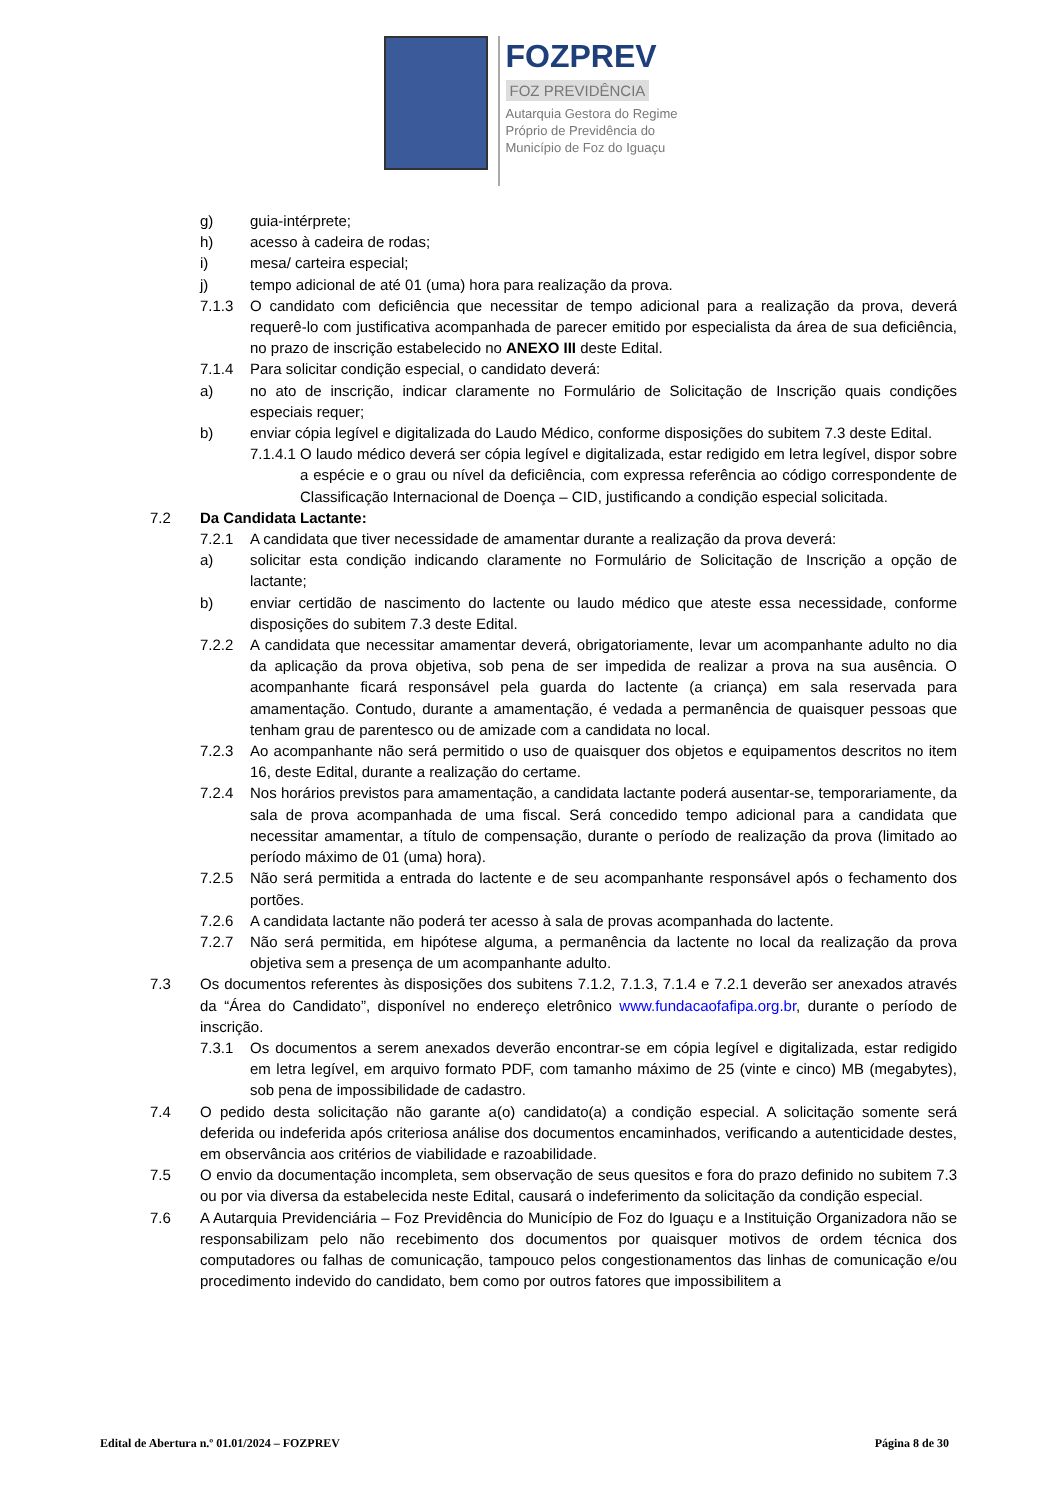FOZPREV
FOZ PREVIDÊNCIA
Autarquia Gestora do Regime
Próprio de Previdência do
Município de Foz do Iguaçu
g) guia-intérprete;
h) acesso à cadeira de rodas;
i) mesa/ carteira especial;
j) tempo adicional de até 01 (uma) hora para realização da prova.
7.1.3 O candidato com deficiência que necessitar de tempo adicional para a realização da prova, deverá requerê-lo com justificativa acompanhada de parecer emitido por especialista da área de sua deficiência, no prazo de inscrição estabelecido no ANEXO III deste Edital.
7.1.4 Para solicitar condição especial, o candidato deverá:
a) no ato de inscrição, indicar claramente no Formulário de Solicitação de Inscrição quais condições especiais requer;
b) enviar cópia legível e digitalizada do Laudo Médico, conforme disposições do subitem 7.3 deste Edital.
7.1.4.1 O laudo médico deverá ser cópia legível e digitalizada, estar redigido em letra legível, dispor sobre a espécie e o grau ou nível da deficiência, com expressa referência ao código correspondente de Classificação Internacional de Doença – CID, justificando a condição especial solicitada.
7.2 Da Candidata Lactante:
7.2.1 A candidata que tiver necessidade de amamentar durante a realização da prova deverá:
a) solicitar esta condição indicando claramente no Formulário de Solicitação de Inscrição a opção de lactante;
b) enviar certidão de nascimento do lactente ou laudo médico que ateste essa necessidade, conforme disposições do subitem 7.3 deste Edital.
7.2.2 A candidata que necessitar amamentar deverá, obrigatoriamente, levar um acompanhante adulto no dia da aplicação da prova objetiva, sob pena de ser impedida de realizar a prova na sua ausência. O acompanhante ficará responsável pela guarda do lactente (a criança) em sala reservada para amamentação. Contudo, durante a amamentação, é vedada a permanência de quaisquer pessoas que tenham grau de parentesco ou de amizade com a candidata no local.
7.2.3 Ao acompanhante não será permitido o uso de quaisquer dos objetos e equipamentos descritos no item 16, deste Edital, durante a realização do certame.
7.2.4 Nos horários previstos para amamentação, a candidata lactante poderá ausentar-se, temporariamente, da sala de prova acompanhada de uma fiscal. Será concedido tempo adicional para a candidata que necessitar amamentar, a título de compensação, durante o período de realização da prova (limitado ao período máximo de 01 (uma) hora).
7.2.5 Não será permitida a entrada do lactente e de seu acompanhante responsável após o fechamento dos portões.
7.2.6 A candidata lactante não poderá ter acesso à sala de provas acompanhada do lactente.
7.2.7 Não será permitida, em hipótese alguma, a permanência da lactente no local da realização da prova objetiva sem a presença de um acompanhante adulto.
7.3 Os documentos referentes às disposições dos subitens 7.1.2, 7.1.3, 7.1.4 e 7.2.1 deverão ser anexados através da “Área do Candidato”, disponível no endereço eletrônico www.fundacaofafipa.org.br, durante o período de inscrição.
7.3.1 Os documentos a serem anexados deverão encontrar-se em cópia legível e digitalizada, estar redigido em letra legível, em arquivo formato PDF, com tamanho máximo de 25 (vinte e cinco) MB (megabytes), sob pena de impossibilidade de cadastro.
7.4 O pedido desta solicitação não garante a(o) candidato(a) a condição especial. A solicitação somente será deferida ou indeferida após criteriosa análise dos documentos encaminhados, verificando a autenticidade destes, em observância aos critérios de viabilidade e razoabilidade.
7.5 O envio da documentação incompleta, sem observação de seus quesitos e fora do prazo definido no subitem 7.3 ou por via diversa da estabelecida neste Edital, causará o indeferimento da solicitação da condição especial.
7.6 A Autarquia Previdenciária – Foz Previdência do Município de Foz do Iguaçu e a Instituição Organizadora não se responsabilizam pelo não recebimento dos documentos por quaisquer motivos de ordem técnica dos computadores ou falhas de comunicação, tampouco pelos congestionamentos das linhas de comunicação e/ou procedimento indevido do candidato, bem como por outros fatores que impossibilitem a
Edital de Abertura n.º 01.01/2024 – FOZPREV Página 8 de 30